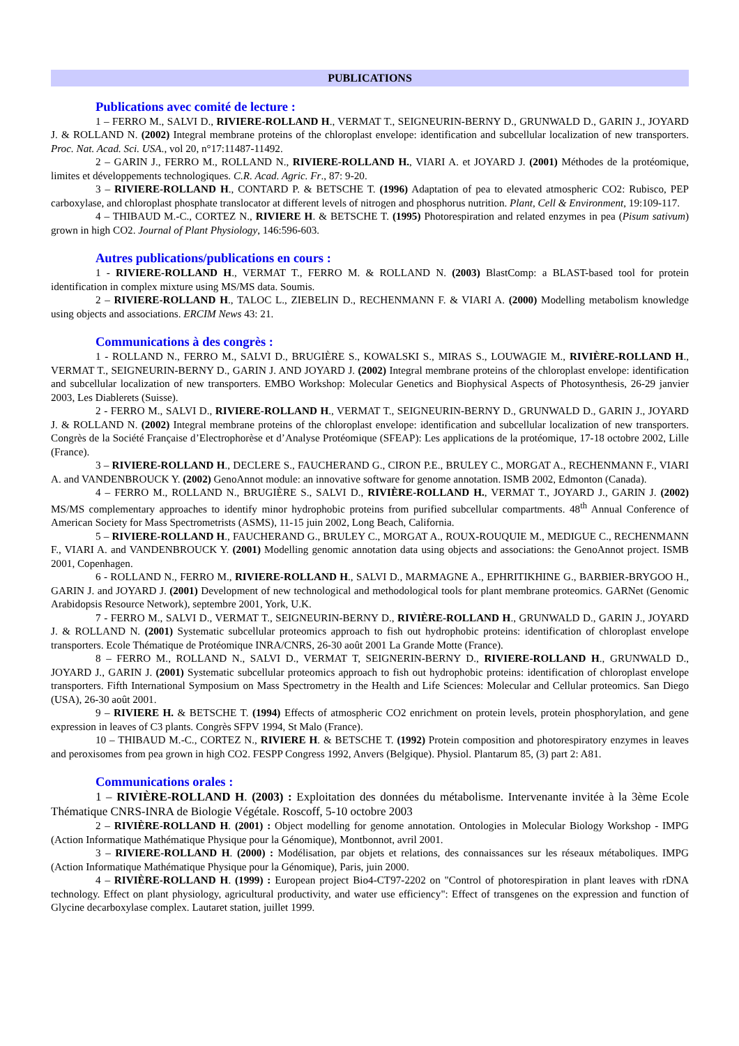PUBLICATIONS
Publications avec comité de lecture :
1 – FERRO M., SALVI D., RIVIERE-ROLLAND H., VERMAT T., SEIGNEURIN-BERNY D., GRUNWALD D., GARIN J., JOYARD J. & ROLLAND N. (2002) Integral membrane proteins of the chloroplast envelope: identification and subcellular localization of new transporters. Proc. Nat. Acad. Sci. USA., vol 20, n°17:11487-11492.
2 – GARIN J., FERRO M., ROLLAND N., RIVIERE-ROLLAND H., VIARI A. et JOYARD J. (2001) Méthodes de la protéomique, limites et développements technologiques. C.R. Acad. Agric. Fr., 87: 9-20.
3 – RIVIERE-ROLLAND H., CONTARD P. & BETSCHE T. (1996) Adaptation of pea to elevated atmospheric CO2: Rubisco, PEP carboxylase, and chloroplast phosphate translocator at different levels of nitrogen and phosphorus nutrition. Plant, Cell & Environment, 19:109-117.
4 – THIBAUD M.-C., CORTEZ N., RIVIERE H. & BETSCHE T. (1995) Photorespiration and related enzymes in pea (Pisum sativum) grown in high CO2. Journal of Plant Physiology, 146:596-603.
Autres publications/publications en cours :
1 - RIVIERE-ROLLAND H., VERMAT T., FERRO M. & ROLLAND N. (2003) BlastComp: a BLAST-based tool for protein identification in complex mixture using MS/MS data. Soumis.
2 – RIVIERE-ROLLAND H., TALOC L., ZIEBELIN D., RECHENMANN F. & VIARI A. (2000) Modelling metabolism knowledge using objects and associations. ERCIM News 43: 21.
Communications à des congrès :
1 - ROLLAND N., FERRO M., SALVI D., BRUGIÈRE S., KOWALSKI S., MIRAS S., LOUWAGIE M., RIVIÈRE-ROLLAND H., VERMAT T., SEIGNEURIN-BERNY D., GARIN J. AND JOYARD J. (2002) Integral membrane proteins of the chloroplast envelope: identification and subcellular localization of new transporters. EMBO Workshop: Molecular Genetics and Biophysical Aspects of Photosynthesis, 26-29 janvier 2003, Les Diablerets (Suisse).
2 - FERRO M., SALVI D., RIVIERE-ROLLAND H., VERMAT T., SEIGNEURIN-BERNY D., GRUNWALD D., GARIN J., JOYARD J. & ROLLAND N. (2002) Integral membrane proteins of the chloroplast envelope: identification and subcellular localization of new transporters. Congrès de la Société Française d’Electrophorèse et d’Analyse Protéomique (SFEAP): Les applications de la protéomique, 17-18 octobre 2002, Lille (France).
3 – RIVIERE-ROLLAND H., DECLERE S., FAUCHERAND G., CIRON P.E., BRULEY C., MORGAT A., RECHENMANN F., VIARI A. and VANDENBROUCK Y. (2002) GenoAnnot module: an innovative software for genome annotation. ISMB 2002, Edmonton (Canada).
4 – FERRO M., ROLLAND N., BRUGIÈRE S., SALVI D., RIVIÈRE-ROLLAND H., VERMAT T., JOYARD J., GARIN J. (2002) MS/MS complementary approaches to identify minor hydrophobic proteins from purified subcellular compartments. 48<sup>th</sup> Annual Conference of American Society for Mass Spectrometrists (ASMS), 11-15 juin 2002, Long Beach, California.
5 – RIVIERE-ROLLAND H., FAUCHERAND G., BRULEY C., MORGAT A., ROUX-ROUQUIE M., MEDIGUE C., RECHENMANN F., VIARI A. and VANDENBROUCK Y. (2001) Modelling genomic annotation data using objects and associations: the GenoAnnot project. ISMB 2001, Copenhagen.
6 - ROLLAND N., FERRO M., RIVIERE-ROLLAND H., SALVI D., MARMAGNE A., EPHRITIKHINE G., BARBIER-BRYGOO H., GARIN J. and JOYARD J. (2001) Development of new technological and methodological tools for plant membrane proteomics. GARNet (Genomic Arabidopsis Resource Network), septembre 2001, York, U.K.
7 - FERRO M., SALVI D., VERMAT T., SEIGNEURIN-BERNY D., RIVIÈRE-ROLLAND H., GRUNWALD D., GARIN J., JOYARD J. & ROLLAND N. (2001) Systematic subcellular proteomics approach to fish out hydrophobic proteins: identification of chloroplast envelope transporters. Ecole Thématique de Protéomique INRA/CNRS, 26-30 août 2001 La Grande Motte (France).
8 – FERRO M., ROLLAND N., SALVI D., VERMAT T, SEIGNERIN-BERNY D., RIVIERE-ROLLAND H., GRUNWALD D., JOYARD J., GARIN J. (2001) Systematic subcellular proteomics approach to fish out hydrophobic proteins: identification of chloroplast envelope transporters. Fifth International Symposium on Mass Spectrometry in the Health and Life Sciences: Molecular and Cellular proteomics. San Diego (USA), 26-30 août 2001.
9 – RIVIERE H. & BETSCHE T. (1994) Effects of atmospheric CO2 enrichment on protein levels, protein phosphorylation, and gene expression in leaves of C3 plants. Congrès SFPV 1994, St Malo (France).
10 – THIBAUD M.-C., CORTEZ N., RIVIERE H. & BETSCHE T. (1992) Protein composition and photorespiratory enzymes in leaves and peroxisomes from pea grown in high CO2. FESPP Congress 1992, Anvers (Belgique). Physiol. Plantarum 85, (3) part 2: A81.
Communications orales :
1 – RIVIÈRE-ROLLAND H. (2003) : Exploitation des données du métabolisme. Intervenante invitée à la 3ème Ecole Thématique CNRS-INRA de Biologie Végétale. Roscoff, 5-10 octobre 2003
2 – RIVIÈRE-ROLLAND H. (2001) : Object modelling for genome annotation. Ontologies in Molecular Biology Workshop - IMPG (Action Informatique Mathématique Physique pour la Génomique), Montbonnot, avril 2001.
3 – RIVIERE-ROLLAND H. (2000) : Modélisation, par objets et relations, des connaissances sur les réseaux métaboliques. IMPG (Action Informatique Mathématique Physique pour la Génomique), Paris, juin 2000.
4 – RIVIÈRE-ROLLAND H. (1999) : European project Bio4-CT97-2202 on "Control of photorespiration in plant leaves with rDNA technology. Effect on plant physiology, agricultural productivity, and water use efficiency": Effect of transgenes on the expression and function of Glycine decarboxylase complex. Lautaret station, juillet 1999.